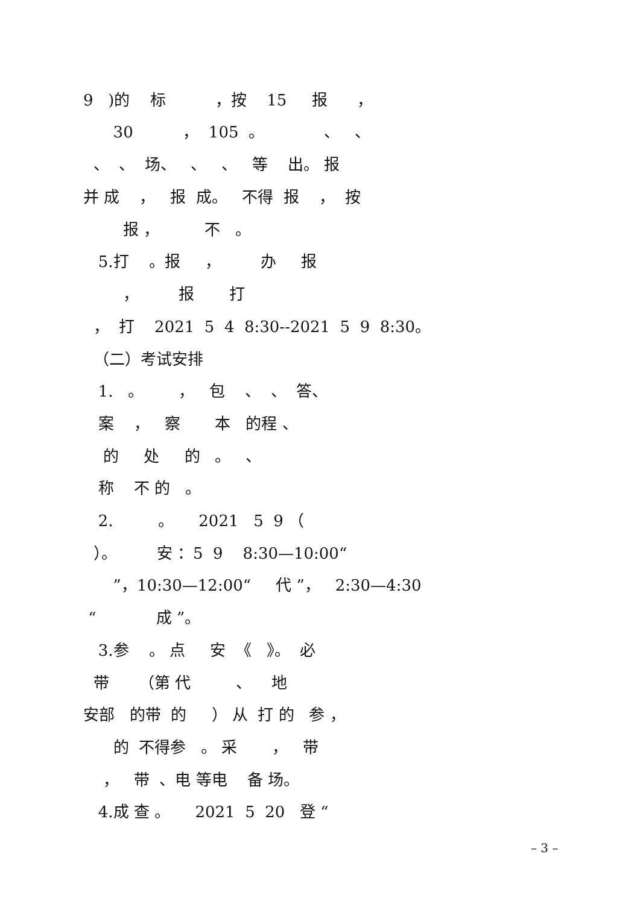9 )的 标 ，按 15 报 ，
30 ， 105 。 、 、
、 、 场、 、 、 等 出。 报
并 成 ， 报 成。 不得 报 ， 按
报 ， 不 。
5.打 。报 ， 办 报
， 报 打
， 打 2021 5 4 8:30--2021 5 9 8:30。
（二）考试安排
1. 。 ， 包 、 、 答、
案 ， 察 本 的程 、
的 处 的 。 、
称 不 的 。
2. 。 2021 5 9 （
）。 安 ：5 9 8:30—10:00“
”，10:30—12:00“ 代 ”， 2:30—4:30
“ 成 ”。
3.参 。 点 安 《 》。 必
带 （第 代 、 地
安部 的带 的 ） 从 打 的 参 ，
的 不得参 。 采 ， 带
， 带 、电 等电 备 场。
4.成 查 。 2021 5 20 登 “
– 3 –